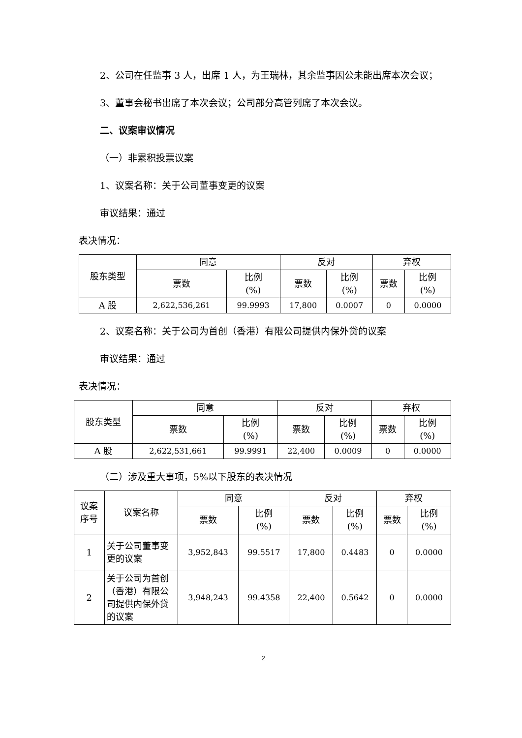2、公司在任监事 3 人，出席 1 人，为王瑞林，其余监事因公未能出席本次会议；
3、董事会秘书出席了本次会议；公司部分高管列席了本次会议。
二、议案审议情况
（一）非累积投票议案
1、议案名称：关于公司董事变更的议案
审议结果：通过
表决情况：
| 股东类型 | 同意 | | 反对 | | 弃权 | |
| --- | --- | --- | --- | --- | --- | --- |
| | 票数 | 比例 (%) | 票数 | 比例 (%) | 票数 | 比例 (%) |
| A 股 | 2,622,536,261 | 99.9993 | 17,800 | 0.0007 | 0 | 0.0000 |
2、议案名称：关于公司为首创（香港）有限公司提供内保外贷的议案
审议结果：通过
表决情况：
| 股东类型 | 同意 | | 反对 | | 弃权 | |
| --- | --- | --- | --- | --- | --- | --- |
| | 票数 | 比例 (%) | 票数 | 比例 (%) | 票数 | 比例 (%) |
| A 股 | 2,622,531,661 | 99.9991 | 22,400 | 0.0009 | 0 | 0.0000 |
（二）涉及重大事项，5%以下股东的表决情况
| 议案 序号 | 议案名称 | 同意 | | 反对 | | 弃权 | |
| --- | --- | --- | --- | --- | --- | --- | --- |
| | | 票数 | 比例 (%) | 票数 | 比例 (%) | 票数 | 比例 (%) |
| 1 | 关于公司董事变更的议案 | 3,952,843 | 99.5517 | 17,800 | 0.4483 | 0 | 0.0000 |
| 2 | 关于公司为首创（香港）有限公司提供内保外贷的议案 | 3,948,243 | 99.4358 | 22,400 | 0.5642 | 0 | 0.0000 |
2